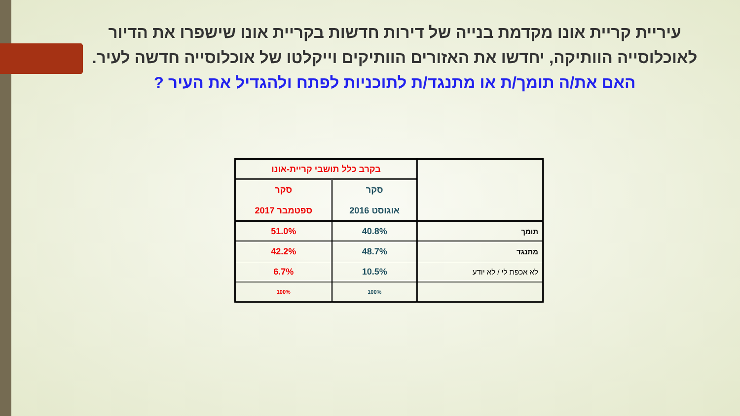עיריית קריית אונו מקדמת בנייה של דירות חדשות בקריית אונו שישפרו את הדיור לאוכלוסייה הוותיקה, יחדשו את האזורים הוותיקים וייקלטו של אוכלוסייה חדשה לעיר.
האם את/ה תומך/ת או מתנגד/ת לתוכניות לפתח ולהגדיל את העיר ?
| | בקרב כלל תושבי קריית-אונו | |
| | סקר אוגוסט 2016 | סקר ספטמבר 2017 |
| תומך | 40.8% | 51.0% |
| מתנגד | 48.7% | 42.2% |
| לא אכפת לי / לא יודע | 10.5% | 6.7% |
| | 100% | 100% |